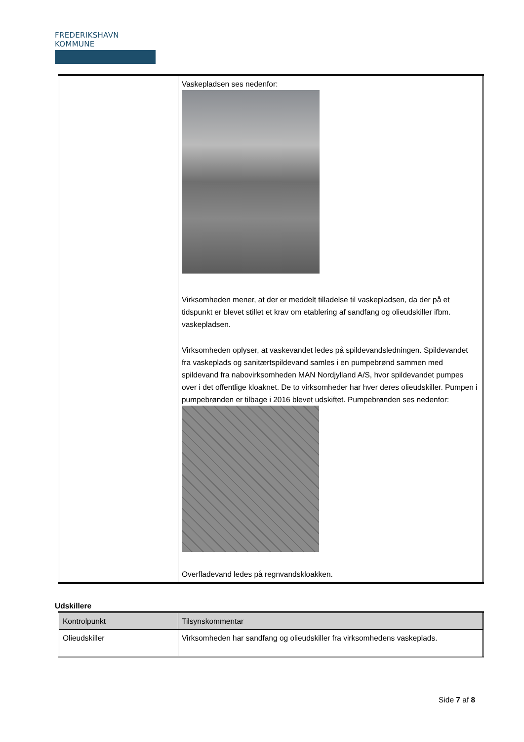FREDERIKSHAVN KOMMUNE
| | Vaskepladsen ses nedenfor: Virksomheden mener, at der er meddelt tilladelse til vaskepladsen, da der på et tidspunkt er blevet stillet et krav om etablering af sandfang og olieudskiller ifbm. vaskepladsen. Virksomheden oplyser, at vaskevandet ledes på spildevandsledningen. Spildevandet fra vaskeplads og sanitærtspildevand samles i en pumpebrønd sammen med spildevand fra nabovirksomheden MAN Nordjylland A/S, hvor spildevandet pumpes over i det offentlige kloaknet. De to virksomheder har hver deres olieudskiller. Pumpen i pumpebrønden er tilbage i 2016 blevet udskiftet. Pumpebrønden ses nedenfor: Overfladevand ledes på regnvandskloakken. |
Udskillere
| Kontrolpunkt | Tilsynskommentar |
| Olieudskiller | Virksomheden har sandfang og olieudskiller fra virksomhedens vaskeplads. |
Side 7 af 8